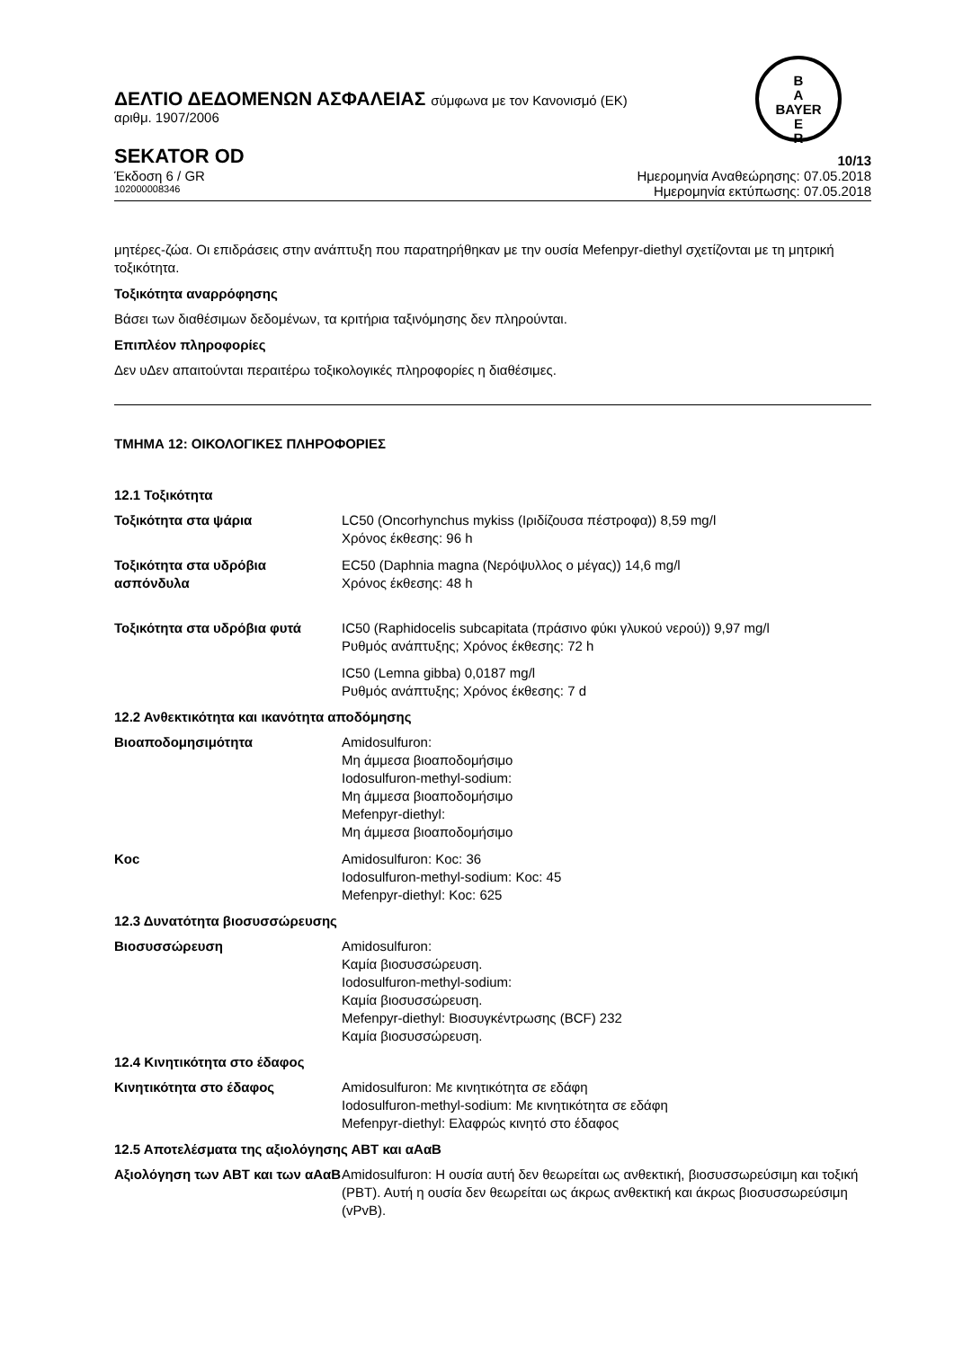B
A
BAYER
E
R
ΔΕΛΤΙΟ ΔΕΔΟΜΕΝΩΝ ΑΣΦΑΛΕΙΑΣ σύμφωνα με τον Κανονισμό (ΕΚ)
αριθμ. 1907/2006
SEKATOR OD 10/13
Έκδοση 6 / GR Ημερομηνία Αναθεώρησης: 07.05.2018
102000008346 Ημερομηνία εκτύπωσης: 07.05.2018
μητέρες-ζώα. Οι επιδράσεις στην ανάπτυξη που παρατηρήθηκαν με την ουσία Mefenpyr-diethyl σχετίζονται με τη μητρική τοξικότητα.
Τοξικότητα αναρρόφησης
Βάσει των διαθέσιμων δεδομένων, τα κριτήρια ταξινόμησης δεν πληρούνται.
Επιπλέον πληροφορίες
Δεν υΔεν απαιτούνται περαιτέρω τοξικολογικές πληροφορίες η διαθέσιμες.
ΤΜΗΜΑ 12: ΟΙΚΟΛΟΓΙΚΕΣ ΠΛΗΡΟΦΟΡΙΕΣ
12.1 Τοξικότητα
| Τοξικότητα στα ψάρια | LC50 (Oncorhynchus mykiss (Ιριδίζουσα πέστροφα)) 8,59 mg/l Χρόνος έκθεσης: 96 h |
| Τοξικότητα στα υδρόβια ασπόνδυλα | EC50 (Daphnia magna (Νερόψυλλος ο μέγας)) 14,6 mg/l Χρόνος έκθεσης: 48 h |
| Τοξικότητα στα υδρόβια φυτά | IC50 (Raphidocelis subcapitata (πράσινο φύκι γλυκού νερού)) 9,97 mg/l Ρυθμός ανάπτυξης; Χρόνος έκθεσης: 72 h |
| | IC50 (Lemna gibba) 0,0187 mg/l Ρυθμός ανάπτυξης; Χρόνος έκθεσης: 7 d |
12.2 Ανθεκτικότητα και ικανότητα αποδόμησης
| Βιοαποδομησιμότητα | Amidosulfuron: Μη άμμεσα βιοαποδομήσιμο Iodosulfuron-methyl-sodium: Μη άμμεσα βιοαποδομήσιμο Mefenpyr-diethyl: Μη άμμεσα βιοαποδομήσιμο |
| Koc | Amidosulfuron: Koc: 36 Iodosulfuron-methyl-sodium: Koc: 45 Mefenpyr-diethyl: Koc: 625 |
12.3 Δυνατότητα βιοσυσσώρευσης
| Βιοσυσσώρευση | Amidosulfuron: Καμία βιοσυσσώρευση. Iodosulfuron-methyl-sodium: Καμία βιοσυσσώρευση. Mefenpyr-diethyl: Βιοσυγκέντρωσης (BCF) 232 Καμία βιοσυσσώρευση. |
12.4 Κινητικότητα στο έδαφος
| Κινητικότητα στο έδαφος | Amidosulfuron: Με κινητικότητα σε εδάφη Iodosulfuron-methyl-sodium: Με κινητικότητα σε εδάφη Mefenpyr-diethyl: Ελαφρώς κινητό στο έδαφος |
12.5 Αποτελέσματα της αξιολόγησης ΑΒΤ και αΑαΒ
| Αξιολόγηση των ΑΒΤ και των αΑαΒ | Amidosulfuron: Η ουσία αυτή δεν θεωρείται ως ανθεκτική, βιοσυσσωρεύσιμη και τοξική (PBT). Αυτή η ουσία δεν θεωρείται ως άκρως ανθεκτική και άκρως βιοσυσσωρεύσιμη (vPvB). |